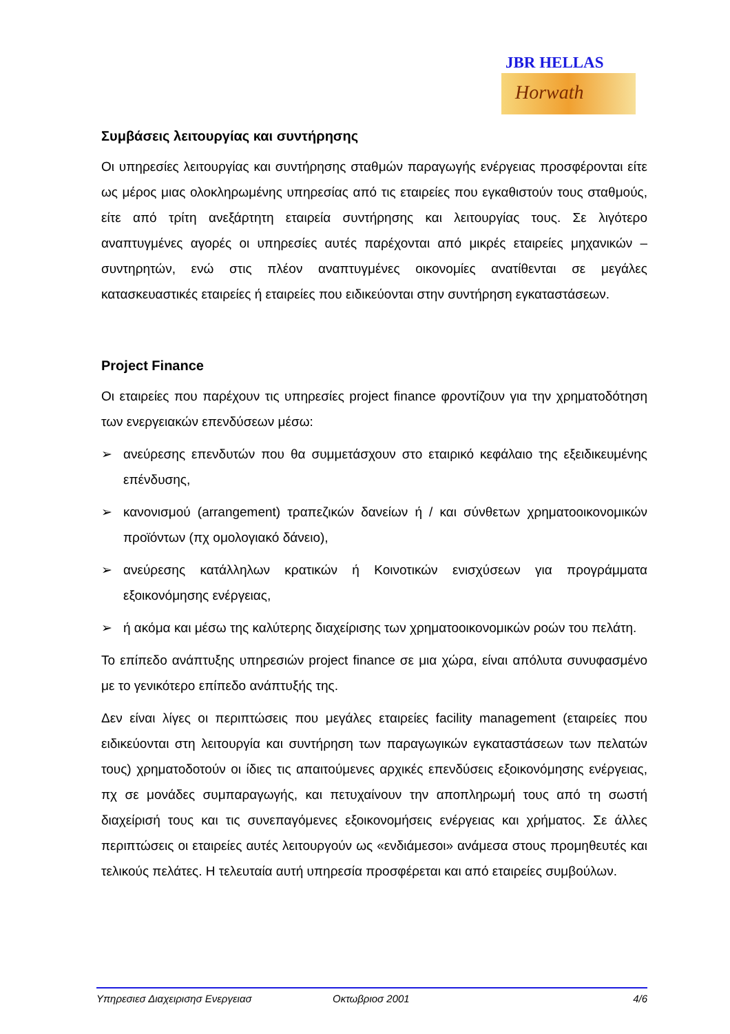JBR HELLAS
Horwath
Συμβάσεις λειτουργίας και συντήρησης
Οι υπηρεσίες λειτουργίας και συντήρησης σταθμών παραγωγής ενέργειας προσφέρονται είτε ως μέρος μιας ολοκληρωμένης υπηρεσίας από τις εταιρείες που εγκαθιστούν τους σταθμούς, είτε από τρίτη ανεξάρτητη εταιρεία συντήρησης και λειτουργίας τους. Σε λιγότερο αναπτυγμένες αγορές οι υπηρεσίες αυτές παρέχονται από μικρές εταιρείες μηχανικών – συντηρητών, ενώ στις πλέον αναπτυγμένες οικονομίες ανατίθενται σε μεγάλες κατασκευαστικές εταιρείες ή εταιρείες που ειδικεύονται στην συντήρηση εγκαταστάσεων.
Project Finance
Οι εταιρείες που παρέχουν τις υπηρεσίες project finance φροντίζουν για την χρηματοδότηση των ενεργειακών επενδύσεων μέσω:
➢ ανεύρεσης επενδυτών που θα συμμετάσχουν στο εταιρικό κεφάλαιο της εξειδικευμένης επένδυσης,
➢ κανονισμού (arrangement) τραπεζικών δανείων ή / και σύνθετων χρηματοοικονομικών προϊόντων (πχ ομολογιακό δάνειο),
➢ ανεύρεσης κατάλληλων κρατικών ή Κοινοτικών ενισχύσεων για προγράμματα εξοικονόμησης ενέργειας,
➢ ή ακόμα και μέσω της καλύτερης διαχείρισης των χρηματοοικονομικών ροών του πελάτη.
Το επίπεδο ανάπτυξης υπηρεσιών project finance σε μια χώρα, είναι απόλυτα συνυφασμένο με το γενικότερο επίπεδο ανάπτυξής της.
Δεν είναι λίγες οι περιπτώσεις που μεγάλες εταιρείες facility management (εταιρείες που ειδικεύονται στη λειτουργία και συντήρηση των παραγωγικών εγκαταστάσεων των πελατών τους) χρηματοδοτούν οι ίδιες τις απαιτούμενες αρχικές επενδύσεις εξοικονόμησης ενέργειας, πχ σε μονάδες συμπαραγωγής, και πετυχαίνουν την αποπληρωμή τους από τη σωστή διαχείρισή τους και τις συνεπαγόμενες εξοικονομήσεις ενέργειας και χρήματος. Σε άλλες περιπτώσεις οι εταιρείες αυτές λειτουργούν ως «ενδιάμεσοι» ανάμεσα στους προμηθευτές και τελικούς πελάτες. Η τελευταία αυτή υπηρεσία προσφέρεται και από εταιρείες συμβούλων.
Υπηρεσιεσ Διαχειρισησ Ενεργειασ Οκτωβριοσ 2001 4/6